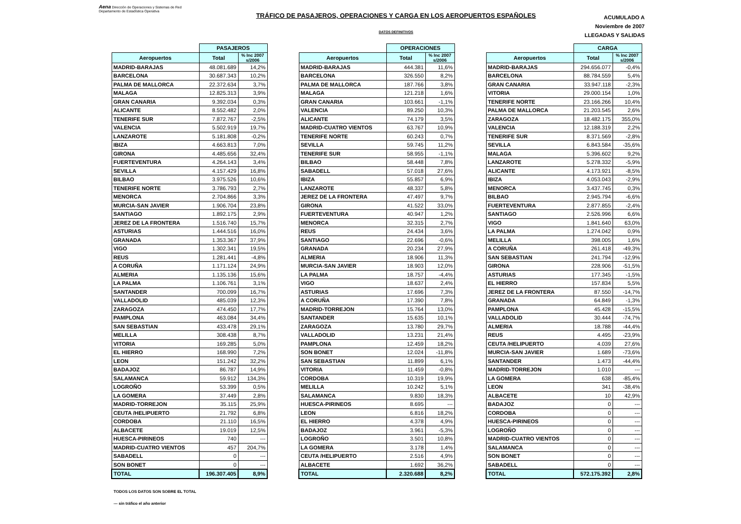Aena Dirección de Operaciones y Sistemas de Red
Departamento de Estadística Operativa
TRÁFICO DE PASAJEROS, OPERACIONES Y CARGA EN LOS AEROPUERTOS ESPAÑOLES
DATOS DEFINITIVOS
ACUMULADO A
Noviembre de 2007
LLEGADAS Y SALIDAS
| | PASAJEROS | |
| Aeropuertos | Total | % Inc 2007 s/2006 |
| MADRID-BARAJAS | 48.081.689 | 14,2% |
| BARCELONA | 30.687.343 | 10,2% |
| PALMA DE MALLORCA | 22.372.634 | 3,7% |
| MALAGA | 12.825.313 | 3,9% |
| GRAN CANARIA | 9.392.034 | 0,3% |
| ALICANTE | 8.552.482 | 2,0% |
| TENERIFE SUR | 7.872.767 | -2,5% |
| VALENCIA | 5.502.919 | 19,7% |
| LANZAROTE | 5.181.808 | -0,2% |
| IBIZA | 4.663.813 | 7,0% |
| GIRONA | 4.485.656 | 32,4% |
| FUERTEVENTURA | 4.264.143 | 3,4% |
| SEVILLA | 4.157.429 | 16,8% |
| BILBAO | 3.975.526 | 10,6% |
| TENERIFE NORTE | 3.786.793 | 2,7% |
| MENORCA | 2.704.866 | 3,3% |
| MURCIA-SAN JAVIER | 1.906.704 | 23,8% |
| SANTIAGO | 1.892.175 | 2,9% |
| JEREZ DE LA FRONTERA | 1.516.740 | 15,7% |
| ASTURIAS | 1.444.516 | 16,0% |
| GRANADA | 1.353.367 | 37,9% |
| VIGO | 1.302.341 | 19,5% |
| REUS | 1.281.441 | -4,8% |
| A CORUÑA | 1.171.124 | 24,9% |
| ALMERIA | 1.135.136 | 15,6% |
| LA PALMA | 1.106.761 | 3,1% |
| SANTANDER | 700.099 | 16,7% |
| VALLADOLID | 485.039 | 12,3% |
| ZARAGOZA | 474.450 | 17,7% |
| PAMPLONA | 463.084 | 34,4% |
| SAN SEBASTIAN | 433.478 | 29,1% |
| MELILLA | 308.438 | 8,7% |
| VITORIA | 169.285 | 5,0% |
| EL HIERRO | 168.990 | 7,2% |
| LEON | 151.242 | 32,2% |
| BADAJOZ | 86.787 | 14,9% |
| SALAMANCA | 59.912 | 134,3% |
| LOGROÑO | 53.399 | 0,5% |
| LA GOMERA | 37.449 | 2,8% |
| MADRID-TORREJON | 35.115 | 25,9% |
| CEUTA /HELIPUERTO | 21.792 | 6,8% |
| CORDOBA | 21.110 | 16,5% |
| ALBACETE | 19.019 | 12,5% |
| HUESCA-PIRINEOS | 740 | --- |
| MADRID-CUATRO VIENTOS | 457 | 204,7% |
| SABADELL | 0 | --- |
| SON BONET | 0 | --- |
| TOTAL | 196.307.405 | 8,9% |
| | OPERACIONES | |
| Aeropuertos | Total | % Inc 2007 s/2006 |
| MADRID-BARAJAS | 444.381 | 11,6% |
| BARCELONA | 326.550 | 8,2% |
| PALMA DE MALLORCA | 187.766 | 3,8% |
| MALAGA | 121.218 | 1,6% |
| GRAN CANARIA | 103.661 | -1,1% |
| VALENCIA | 89.250 | 10,3% |
| ALICANTE | 74.179 | 3,5% |
| MADRID-CUATRO VIENTOS | 63.767 | 10,9% |
| TENERIFE NORTE | 60.243 | 0,7% |
| SEVILLA | 59.745 | 11,2% |
| TENERIFE SUR | 58.955 | -1,1% |
| BILBAO | 58.448 | 7,8% |
| SABADELL | 57.018 | 27,6% |
| IBIZA | 55.857 | 6,9% |
| LANZAROTE | 48.337 | 5,8% |
| JEREZ DE LA FRONTERA | 47.497 | 9,7% |
| GIRONA | 41.522 | 33,0% |
| FUERTEVENTURA | 40.947 | 1,2% |
| MENORCA | 32.315 | 2,7% |
| REUS | 24.434 | 3,6% |
| SANTIAGO | 22.696 | -0,6% |
| GRANADA | 20.234 | 27,9% |
| ALMERIA | 18.906 | 11,3% |
| MURCIA-SAN JAVIER | 18.903 | 12,0% |
| LA PALMA | 18.757 | -4,4% |
| VIGO | 18.637 | 2,4% |
| ASTURIAS | 17.696 | 7,3% |
| A CORUÑA | 17.390 | 7,8% |
| MADRID-TORREJON | 15.764 | 13,0% |
| SANTANDER | 15.635 | 10,1% |
| ZARAGOZA | 13.780 | 29,7% |
| VALLADOLID | 13.231 | 21,4% |
| PAMPLONA | 12.459 | 18,2% |
| SON BONET | 12.024 | -11,8% |
| SAN SEBASTIAN | 11.899 | 6,1% |
| VITORIA | 11.459 | -0,8% |
| CORDOBA | 10.319 | 19,9% |
| MELILLA | 10.242 | 5,1% |
| SALAMANCA | 9.830 | 18,3% |
| HUESCA-PIRINEOS | 8.695 | --- |
| LEON | 6.816 | 18,2% |
| EL HIERRO | 4.378 | 4,9% |
| BADAJOZ | 3.961 | -5,3% |
| LOGROÑO | 3.501 | 10,8% |
| LA GOMERA | 3.178 | 1,4% |
| CEUTA /HELIPUERTO | 2.516 | 4,9% |
| ALBACETE | 1.692 | 36,2% |
| TOTAL | 2.320.688 | 8,2% |
| | CARGA | |
| Aeropuertos | Total | % Inc 2007 s/2006 |
| MADRID-BARAJAS | 294.656.077 | -0,4% |
| BARCELONA | 88.784.559 | 5,4% |
| GRAN CANARIA | 33.947.118 | -2,3% |
| VITORIA | 29.000.154 | 1,0% |
| TENERIFE NORTE | 23.166.266 | 10,4% |
| PALMA DE MALLORCA | 21.203.545 | 2,6% |
| ZARAGOZA | 18.482.175 | 355,0% |
| VALENCIA | 12.188.319 | 2,2% |
| TENERIFE SUR | 8.371.569 | -2,8% |
| SEVILLA | 6.843.584 | -35,6% |
| MALAGA | 5.396.602 | 9,2% |
| LANZAROTE | 5.278.332 | -5,9% |
| ALICANTE | 4.173.921 | -8,5% |
| IBIZA | 4.053.043 | -2,9% |
| MENORCA | 3.437.745 | 0,3% |
| BILBAO | 2.945.794 | -6,6% |
| FUERTEVENTURA | 2.877.855 | -2,4% |
| SANTIAGO | 2.526.996 | 6,6% |
| VIGO | 1.841.640 | 63,0% |
| LA PALMA | 1.274.042 | 0,9% |
| MELILLA | 398.005 | 1,6% |
| A CORUÑA | 261.418 | -49,3% |
| SAN SEBASTIAN | 241.794 | -12,9% |
| GIRONA | 228.906 | -51,5% |
| ASTURIAS | 177.345 | -1,5% |
| EL HIERRO | 157.834 | 5,5% |
| JEREZ DE LA FRONTERA | 87.550 | -14,7% |
| GRANADA | 64.849 | -1,3% |
| PAMPLONA | 45.428 | -15,5% |
| VALLADOLID | 30.444 | -74,7% |
| ALMERIA | 18.788 | -44,4% |
| REUS | 4.495 | -23,9% |
| CEUTA /HELIPUERTO | 4.039 | 27,6% |
| MURCIA-SAN JAVIER | 1.689 | -73,6% |
| SANTANDER | 1.473 | -44,4% |
| MADRID-TORREJON | 1.010 | --- |
| LA GOMERA | 638 | -85,4% |
| LEON | 341 | -38,4% |
| ALBACETE | 10 | 42,9% |
| BADAJOZ | 0 | --- |
| CORDOBA | 0 | --- |
| HUESCA-PIRINEOS | 0 | --- |
| LOGROÑO | 0 | --- |
| MADRID-CUATRO VIENTOS | 0 | --- |
| SALAMANCA | 0 | --- |
| SON BONET | 0 | --- |
| SABADELL | 0 | --- |
| TOTAL | 572.175.392 | 2,8% |
TODOS LOS DATOS SON SOBRE EL TOTAL
--- sin tráfico el año anterior